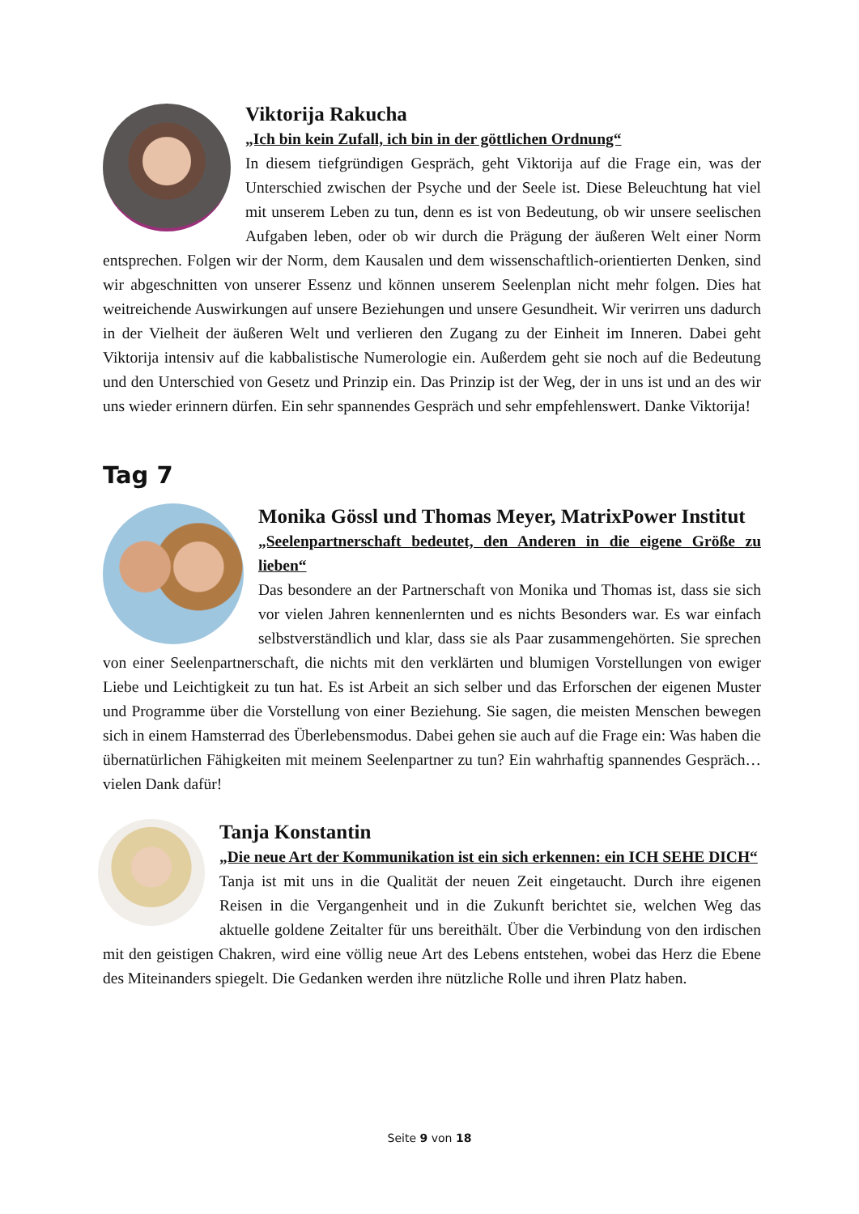Viktorija Rakucha
„Ich bin kein Zufall, ich bin in der göttlichen Ordnung“
In diesem tiefgründigen Gespräch, geht Viktorija auf die Frage ein, was der Unterschied zwischen der Psyche und der Seele ist. Diese Beleuchtung hat viel mit unserem Leben zu tun, denn es ist von Bedeutung, ob wir unsere seelischen Aufgaben leben, oder ob wir durch die Prägung der äußeren Welt einer Norm entsprechen. Folgen wir der Norm, dem Kausalen und dem wissenschaftlich-orientierten Denken, sind wir abgeschnitten von unserer Essenz und können unserem Seelenplan nicht mehr folgen. Dies hat weitreichende Auswirkungen auf unsere Beziehungen und unsere Gesundheit. Wir verirren uns dadurch in der Vielheit der äußeren Welt und verlieren den Zugang zu der Einheit im Inneren. Dabei geht Viktorija intensiv auf die kabbalistische Numerologie ein. Außerdem geht sie noch auf die Bedeutung und den Unterschied von Gesetz und Prinzip ein. Das Prinzip ist der Weg, der in uns ist und an des wir uns wieder erinnern dürfen. Ein sehr spannendes Gespräch und sehr empfehlenswert. Danke Viktorija!
Tag 7
Monika Gössl und Thomas Meyer, MatrixPower Institut
„Seelenpartnerschaft bedeutet, den Anderen in die eigene Größe zu lieben“
Das besondere an der Partnerschaft von Monika und Thomas ist, dass sie sich vor vielen Jahren kennenlernten und es nichts Besonders war. Es war einfach selbstverständlich und klar, dass sie als Paar zusammengehörten. Sie sprechen von einer Seelenpartnerschaft, die nichts mit den verklärten und blumigen Vorstellungen von ewiger Liebe und Leichtigkeit zu tun hat. Es ist Arbeit an sich selber und das Erforschen der eigenen Muster und Programme über die Vorstellung von einer Beziehung. Sie sagen, die meisten Menschen bewegen sich in einem Hamsterrad des Überlebensmodus. Dabei gehen sie auch auf die Frage ein: Was haben die übernatürlichen Fähigkeiten mit meinem Seelenpartner zu tun? Ein wahrhaftig spannendes Gespräch…vielen Dank dafür!
Tanja Konstantin
„Die neue Art der Kommunikation ist ein sich erkennen: ein ICH SEHE DICH“
Tanja ist mit uns in die Qualität der neuen Zeit eingetaucht. Durch ihre eigenen Reisen in die Vergangenheit und in die Zukunft berichtet sie, welchen Weg das aktuelle goldene Zeitalter für uns bereithält. Über die Verbindung von den irdischen mit den geistigen Chakren, wird eine völlig neue Art des Lebens entstehen, wobei das Herz die Ebene des Miteinanders spiegelt. Die Gedanken werden ihre nützliche Rolle und ihren Platz haben.
Seite 9 von 18